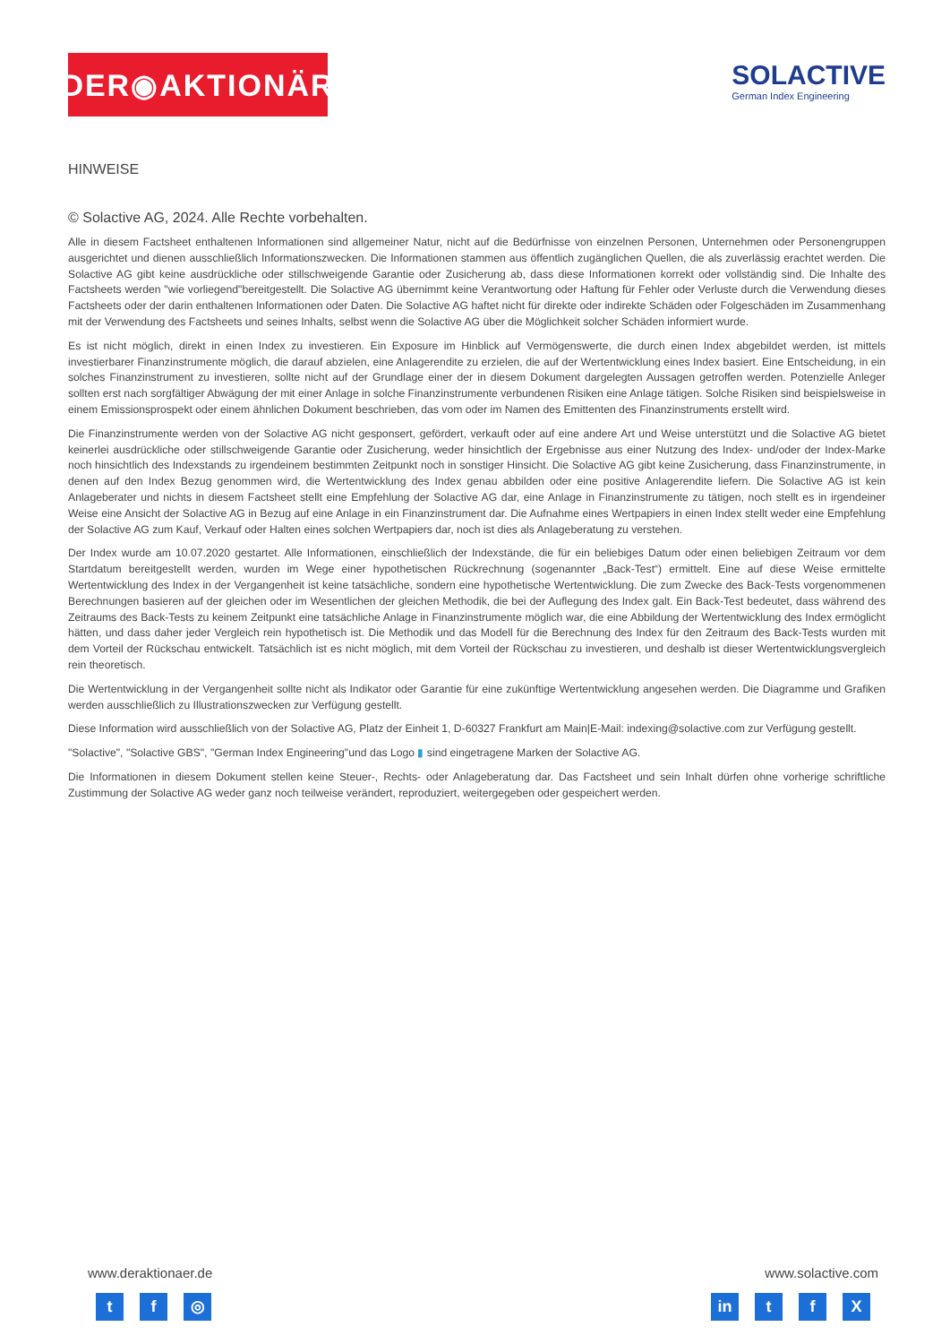DER◉AKTIONÄR
SOLACTIVE
German Index Engineering
HINWEISE
© Solactive AG, 2024. Alle Rechte vorbehalten.
Alle in diesem Factsheet enthaltenen Informationen sind allgemeiner Natur, nicht auf die Bedürfnisse von einzelnen Personen, Unternehmen oder Personengruppen ausgerichtet und dienen ausschließlich Informationszwecken. Die Informationen stammen aus öffentlich zugänglichen Quellen, die als zuverlässig erachtet werden. Die Solactive AG gibt keine ausdrückliche oder stillschweigende Garantie oder Zusicherung ab, dass diese Informationen korrekt oder vollständig sind. Die Inhalte des Factsheets werden "wie vorliegend"bereitgestellt. Die Solactive AG übernimmt keine Verantwortung oder Haftung für Fehler oder Verluste durch die Verwendung dieses Factsheets oder der darin enthaltenen Informationen oder Daten. Die Solactive AG haftet nicht für direkte oder indirekte Schäden oder Folgeschäden im Zusammenhang mit der Verwendung des Factsheets und seines Inhalts, selbst wenn die Solactive AG über die Möglichkeit solcher Schäden informiert wurde.
Es ist nicht möglich, direkt in einen Index zu investieren. Ein Exposure im Hinblick auf Vermögenswerte, die durch einen Index abgebildet werden, ist mittels investierbarer Finanzinstrumente möglich, die darauf abzielen, eine Anlagerendite zu erzielen, die auf der Wertentwicklung eines Index basiert. Eine Entscheidung, in ein solches Finanzinstrument zu investieren, sollte nicht auf der Grundlage einer der in diesem Dokument dargelegten Aussagen getroffen werden. Potenzielle Anleger sollten erst nach sorgfältiger Abwägung der mit einer Anlage in solche Finanzinstrumente verbundenen Risiken eine Anlage tätigen. Solche Risiken sind beispielsweise in einem Emissionsprospekt oder einem ähnlichen Dokument beschrieben, das vom oder im Namen des Emittenten des Finanzinstruments erstellt wird.
Die Finanzinstrumente werden von der Solactive AG nicht gesponsert, gefördert, verkauft oder auf eine andere Art und Weise unterstützt und die Solactive AG bietet keinerlei ausdrückliche oder stillschweigende Garantie oder Zusicherung, weder hinsichtlich der Ergebnisse aus einer Nutzung des Index- und/oder der Index-Marke noch hinsichtlich des Indexstands zu irgendeinem bestimmten Zeitpunkt noch in sonstiger Hinsicht. Die Solactive AG gibt keine Zusicherung, dass Finanzinstrumente, in denen auf den Index Bezug genommen wird, die Wertentwicklung des Index genau abbilden oder eine positive Anlagerendite liefern. Die Solactive AG ist kein Anlageberater und nichts in diesem Factsheet stellt eine Empfehlung der Solactive AG dar, eine Anlage in Finanzinstrumente zu tätigen, noch stellt es in irgendeiner Weise eine Ansicht der Solactive AG in Bezug auf eine Anlage in ein Finanzinstrument dar. Die Aufnahme eines Wertpapiers in einen Index stellt weder eine Empfehlung der Solactive AG zum Kauf, Verkauf oder Halten eines solchen Wertpapiers dar, noch ist dies als Anlageberatung zu verstehen.
Der Index wurde am 10.07.2020 gestartet. Alle Informationen, einschließlich der Indexstände, die für ein beliebiges Datum oder einen beliebigen Zeitraum vor dem Startdatum bereitgestellt werden, wurden im Wege einer hypothetischen Rückrechnung (sogenannter „Back-Test“) ermittelt. Eine auf diese Weise ermittelte Wertentwicklung des Index in der Vergangenheit ist keine tatsächliche, sondern eine hypothetische Wertentwicklung. Die zum Zwecke des Back-Tests vorgenommenen Berechnungen basieren auf der gleichen oder im Wesentlichen der gleichen Methodik, die bei der Auflegung des Index galt. Ein Back-Test bedeutet, dass während des Zeitraums des Back-Tests zu keinem Zeitpunkt eine tatsächliche Anlage in Finanzinstrumente möglich war, die eine Abbildung der Wertentwicklung des Index ermöglicht hätten, und dass daher jeder Vergleich rein hypothetisch ist. Die Methodik und das Modell für die Berechnung des Index für den Zeitraum des Back-Tests wurden mit dem Vorteil der Rückschau entwickelt. Tatsächlich ist es nicht möglich, mit dem Vorteil der Rückschau zu investieren, und deshalb ist dieser Wertentwicklungsvergleich rein theoretisch.
Die Wertentwicklung in der Vergangenheit sollte nicht als Indikator oder Garantie für eine zukünftige Wertentwicklung angesehen werden. Die Diagramme und Grafiken werden ausschließlich zu Illustrationszwecken zur Verfügung gestellt.
Diese Information wird ausschließlich von der Solactive AG, Platz der Einheit 1, D-60327 Frankfurt am Main|E-Mail: indexing@solactive.com zur Verfügung gestellt.
"Solactive", "Solactive GBS", "German Index Engineering"und das Logo ▮ sind eingetragene Marken der Solactive AG.
Die Informationen in diesem Dokument stellen keine Steuer-, Rechts- oder Anlageberatung dar. Das Factsheet und sein Inhalt dürfen ohne vorherige schriftliche Zustimmung der Solactive AG weder ganz noch teilweise verändert, reproduziert, weitergegeben oder gespeichert werden.
www.deraktionaer.de
tf ◎
www.solactive.com
in t f X